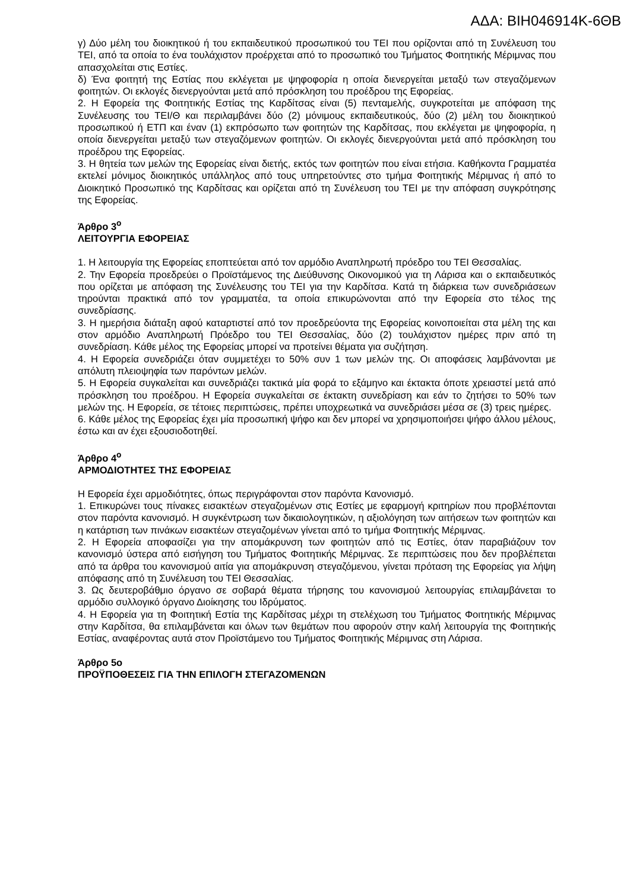ΑΔΑ: ΒΙΗ046914Κ-6ΘΒ
γ) Δύο μέλη του διοικητικού ή του εκπαιδευτικού προσωπικού του ΤΕΙ που ορίζονται από τη Συνέλευση του ΤΕΙ, από τα οποία το ένα τουλάχιστον προέρχεται από το προσωπικό του Τμήματος Φοιτητικής Μέριμνας που απασχολείται στις Εστίες.
δ) Ένα φοιτητή της Εστίας που εκλέγεται με ψηφοφορία η οποία διενεργείται μεταξύ των στεγαζόμενων φοιτητών. Οι εκλογές διενεργούνται μετά από πρόσκληση του προέδρου της Εφορείας.
2. Η Εφορεία της Φοιτητικής Εστίας της Καρδίτσας είναι (5) πενταμελής, συγκροτείται με απόφαση της Συνέλευσης του ΤΕΙ/Θ και περιλαμβάνει δύο (2) μόνιμους εκπαιδευτικούς, δύο (2) μέλη του διοικητικού προσωπικού ή ΕΤΠ και έναν (1) εκπρόσωπο των φοιτητών της Καρδίτσας, που εκλέγεται με ψηφοφορία, η οποία διενεργείται μεταξύ των στεγαζόμενων φοιτητών. Οι εκλογές διενεργούνται μετά από πρόσκληση του προέδρου της Εφορείας.
3. Η θητεία των μελών της Εφορείας είναι διετής, εκτός των φοιτητών που είναι ετήσια. Καθήκοντα Γραμματέα εκτελεί μόνιμος διοικητικός υπάλληλος από τους υπηρετούντες στο τμήμα Φοιτητικής Μέριμνας ή από το Διοικητικό Προσωπικό της Καρδίτσας και ορίζεται από τη Συνέλευση του ΤΕΙ με την απόφαση συγκρότησης της Εφορείας.
Άρθρο 3<sup>ο</sup>
ΛΕΙΤΟΥΡΓΙΑ ΕΦΟΡΕΙΑΣ
1. Η λειτουργία της Εφορείας εποπτεύεται από τον αρμόδιο Αναπληρωτή πρόεδρο του ΤΕΙ Θεσσαλίας.
2. Την Εφορεία προεδρεύει ο Προϊστάμενος της Διεύθυνσης Οικονομικού για τη Λάρισα και ο εκπαιδευτικός που ορίζεται με απόφαση της Συνέλευσης του ΤΕΙ για την Καρδίτσα. Κατά τη διάρκεια των συνεδριάσεων τηρούνται πρακτικά από τον γραμματέα, τα οποία επικυρώνονται από την Εφορεία στο τέλος της συνεδρίασης.
3. Η ημερήσια διάταξη αφού καταρτιστεί από τον προεδρεύοντα της Εφορείας κοινοποιείται στα μέλη της και στον αρμόδιο Αναπληρωτή Πρόεδρο του ΤΕΙ Θεσσαλίας, δύο (2) τουλάχιστον ημέρες πριν από τη συνεδρίαση. Κάθε μέλος της Εφορείας μπορεί να προτείνει θέματα για συζήτηση.
4. Η Εφορεία συνεδριάζει όταν συμμετέχει το 50% συν 1 των μελών της. Οι αποφάσεις λαμβάνονται με απόλυτη πλειοψηφία των παρόντων μελών.
5. Η Εφορεία συγκαλείται και συνεδριάζει τακτικά μία φορά το εξάμηνο και έκτακτα όποτε χρειαστεί μετά από πρόσκληση του προέδρου. Η Εφορεία συγκαλείται σε έκτακτη συνεδρίαση και εάν το ζητήσει το 50% των μελών της. Η Εφορεία, σε τέτοιες περιπτώσεις, πρέπει υποχρεωτικά να συνεδριάσει μέσα σε (3) τρεις ημέρες.
6. Κάθε μέλος της Εφορείας έχει μία προσωπική ψήφο και δεν μπορεί να χρησιμοποιήσει ψήφο άλλου μέλους, έστω και αν έχει εξουσιοδοτηθεί.
Άρθρο 4<sup>ο</sup>
ΑΡΜΟΔΙΟΤΗΤΕΣ ΤΗΣ ΕΦΟΡΕΙΑΣ
Η Εφορεία έχει αρμοδιότητες, όπως περιγράφονται στον παρόντα Κανονισμό.
1. Επικυρώνει τους πίνακες εισακτέων στεγαζομένων στις Εστίες με εφαρμογή κριτηρίων που προβλέπονται στον παρόντα κανονισμό. Η συγκέντρωση των δικαιολογητικών, η αξιολόγηση των αιτήσεων των φοιτητών και η κατάρτιση των πινάκων εισακτέων στεγαζομένων γίνεται από το τμήμα Φοιτητικής Μέριμνας.
2. Η Εφορεία αποφασίζει για την απομάκρυνση των φοιτητών από τις Εστίες, όταν παραβιάζουν τον κανονισμό ύστερα από εισήγηση του Τμήματος Φοιτητικής Μέριμνας. Σε περιπτώσεις που δεν προβλέπεται από τα άρθρα του κανονισμού αιτία για απομάκρυνση στεγαζόμενου, γίνεται πρόταση της Εφορείας για λήψη απόφασης από τη Συνέλευση του ΤΕΙ Θεσσαλίας.
3. Ως δευτεροβάθμιο όργανο σε σοβαρά θέματα τήρησης του κανονισμού λειτουργίας επιλαμβάνεται το αρμόδιο συλλογικό όργανο Διοίκησης του Ιδρύματος.
4. Η Εφορεία για τη Φοιτητική Εστία της Καρδίτσας μέχρι τη στελέχωση του Τμήματος Φοιτητικής Μέριμνας στην Καρδίτσα, θα επιλαμβάνεται και όλων των θεμάτων που αφορούν στην καλή λειτουργία της Φοιτητικής Εστίας, αναφέροντας αυτά στον Προϊστάμενο του Τμήματος Φοιτητικής Μέριμνας στη Λάρισα.
Άρθρο 5ο
ΠΡΟΫΠΟΘΕΣΕΙΣ ΓΙΑ ΤΗΝ ΕΠΙΛΟΓΗ ΣΤΕΓΑΖΟΜΕΝΩΝ